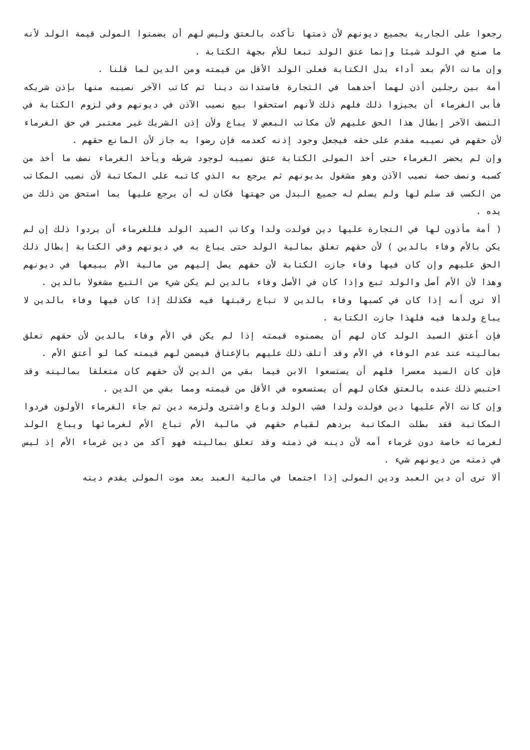رجعوا على الجارية بجميع ديونهم لأن ذمتها تأكدت بالعتق وليس لهم أن يضمنوا المولى قيمة الولد لأنه ما صنع في الولد شيئا وإنما عتق الولد تبعا للأم بجهة الكتابة .
وإن ماتت الأم بعد أداء بدل الكتابة فعلى الولد الأقل من قيمته ومن الدين لما قلنا .
أمة بين رجلين أذن لهما أحدهما في التجارة فاستدانت دينا ثم كاتب الآخر نصيبه منها بإذن شريكه فأبى الغرماء أن يجيزوا ذلك فلهم ذلك لأنهم استحقوا بيع نصيب الآذن في ديونهم وفي لزوم الكتابة في النصف الآخر إبطال هذا الحق عليهم لأن مكاتب البعض لا يباع ولأن إذن الشريك غير معتبر في حق الغرماء لأن حقهم في نصيبه مقدم على حقه فيجعل وجود إذنه كعدمه فإن رضوا به جاز لأن المانع حقهم .
وإن لم يحضر الغرماء حتى أخذ المولى الكتابة عتق نصيبه لوجود شرطه ويأخذ الغرماء نصف ما أخذ من كسبه ونصف حصة نصيب الآذن وهو مشغول بديونهم ثم يرجع به الذي كاتبه على المكاتبة لأن نصيب المكاتب من الكسب قد سلم لها ولم يسلم له جميع البدل من جهتها فكان له أن يرجع عليها بما استحق من ذلك من يده .
( أمة مأذون لها في التجارة عليها دين فولدت ولدا وكاتب السيد الولد فللغرماء أن يردوا ذلك إن لم يكن بالأم وفاء بالدين ) لأن حقهم تعلق بمالية الولد حتى يباع به في ديونهم وفي الكتابة إبطال ذلك الحق عليهم وإن كان فيها وفاء جازت الكتابة لأن حقهم يصل إليهم من مالية الأم ببيعها في ديونهم وهذا لأن الأم أصل والولد تبع وإذا كان في الأصل وفاء بالدين لم يكن شيء من التبع مشغولا بالدين .
ألا ترى أنه إذا كان في كسبها وفاء بالدين لا تباع رقبتها فيه فكذلك إذا كان فيها وفاء بالدين لا يباع ولدها فيه فلهذا جازت الكتابة .
فإن أعتق السيد الولد كان لهم أن يضمنوه قيمته إذا لم يكن في الأم وفاء بالدين لأن حقهم تعلق بماليته عند عدم الوفاء في الأم وقد أتلف ذلك عليهم بالإعتاق فيضمن لهم قيمته كما لو أعتق الأم .
فإن كان السيد معسرا فلهم أن يستسعوا الابن فيما بقي من الدين لأن حقهم كان متعلقا بماليته وقد احتبس ذلك عنده بالعتق فكان لهم أن يستسعوه في الأقل من قيمته ومما بقي من الدين .
وإن كانت الأم عليها دين فولدت ولدا فشب الولد وباع واشترى ولزمه دين ثم جاء الغرماء الأولون فردوا المكاتبة فقد بطلت المكاتبة بردهم لقيام حقهم في مالية الأم تباع الأم لغرمائها ويباع الولد لغرمائه خاصة دون غرماء أمه لأن دينه في ذمته وقد تعلق بماليته فهو آكد من دين غرماء الأم إذ ليس في ذمته من ديونهم شيء .
ألا ترى أن دين العبد ودين المولى إذا اجتمعا في مالية العبد بعد موت المولى يقدم دينه